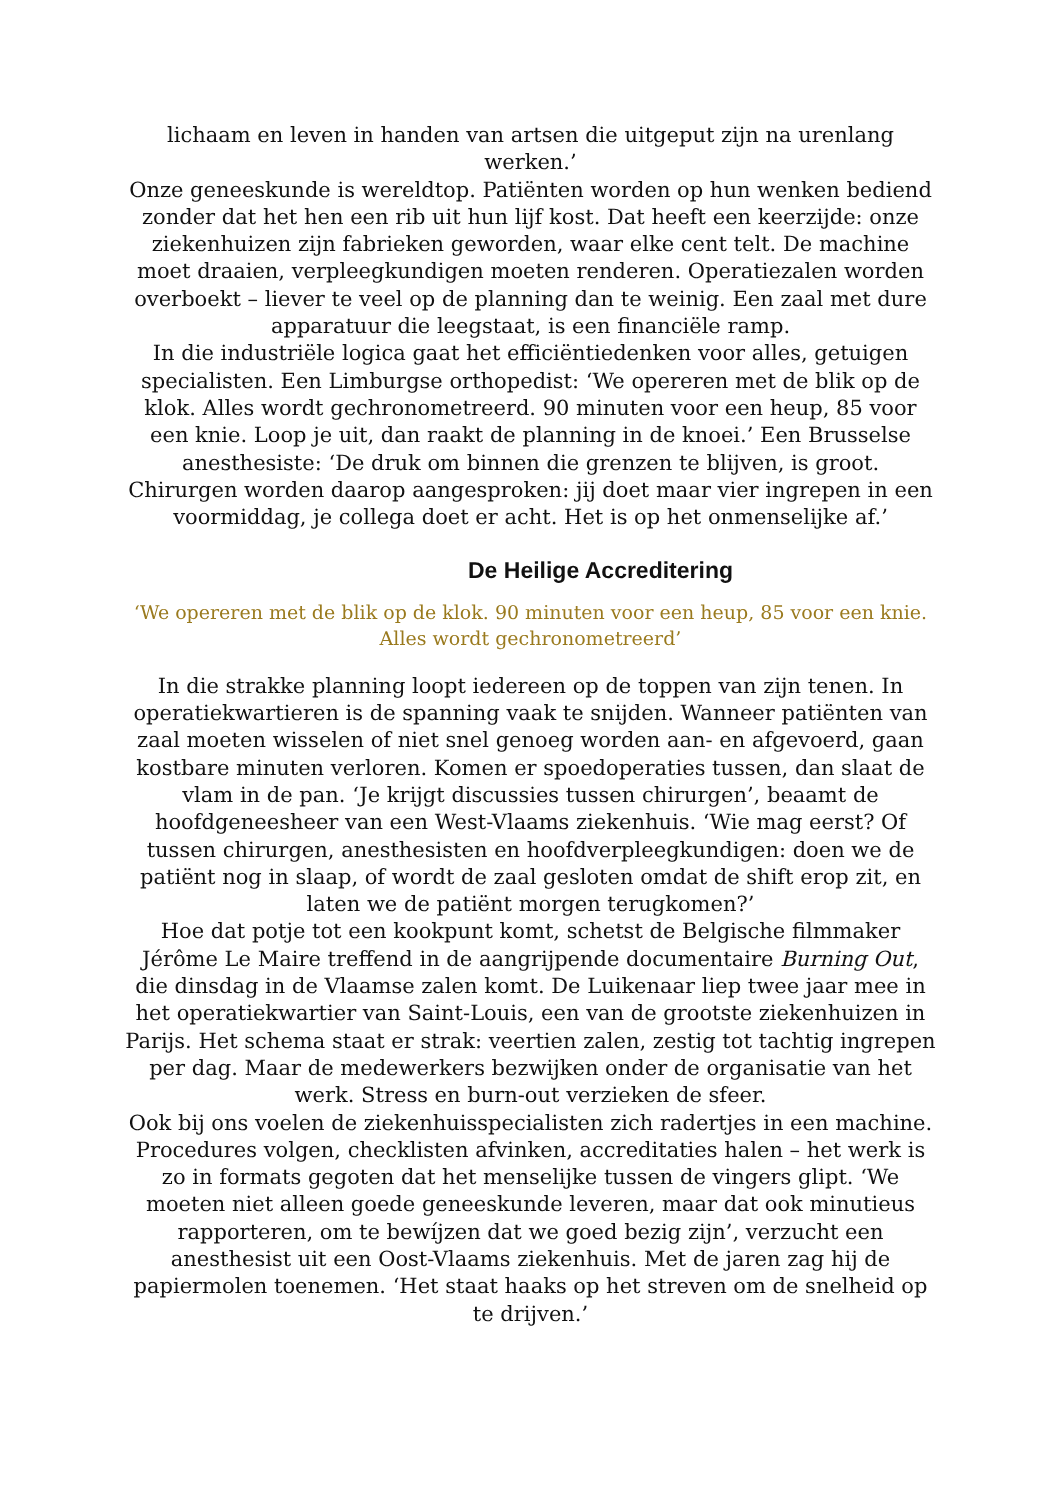lichaam en leven in handen van artsen die uitgeput zijn na urenlang werken.’
Onze geneeskunde is wereldtop. Patiënten worden op hun wenken bediend zonder dat het hen een rib uit hun lijf kost. Dat heeft een keerzijde: onze ziekenhuizen zijn fabrieken geworden, waar elke cent telt. De machine moet draaien, verpleegkundigen moeten renderen. Operatiezalen worden overboekt – liever te veel op de planning dan te weinig. Een zaal met dure apparatuur die leegstaat, is een financiële ramp.
In die industriële logica gaat het efficiëntiedenken voor alles, getuigen specialisten. Een Limburgse orthopedist: ‘We opereren met de blik op de klok. Alles wordt gechronometreerd. 90 minuten voor een heup, 85 voor een knie. Loop je uit, dan raakt de planning in de knoei.’ Een Brusselse anesthesiste: ‘De druk om binnen die grenzen te blijven, is groot. Chirurgen worden daarop aangesproken: jij doet maar vier ingrepen in een voormiddag, je collega doet er acht. Het is op het onmenselijke af.’
De Heilige Accreditering
‘We opereren met de blik op de klok. 90 minuten voor een heup, 85 voor een knie. Alles wordt gechronometreerd’
In die strakke planning loopt iedereen op de toppen van zijn tenen. In operatiekwartieren is de spanning vaak te snijden. Wanneer patiënten van zaal moeten wisselen of niet snel genoeg worden aan- en afgevoerd, gaan kostbare minuten verloren. Komen er spoedoperaties tussen, dan slaat de vlam in de pan. ‘Je krijgt discussies tussen chirurgen’, beaamt de hoofdgeneesheer van een West-Vlaams ziekenhuis. ‘Wie mag eerst? Of tussen chirurgen, anesthesisten en hoofdverpleegkundigen: doen we de patiënt nog in slaap, of wordt de zaal gesloten omdat de shift erop zit, en laten we de patiënt morgen terugkomen?’
Hoe dat potje tot een kookpunt komt, schetst de Belgische filmmaker Jérôme Le Maire treffend in de aangrijpende documentaire Burning Out, die dinsdag in de Vlaamse zalen komt. De Luikenaar liep twee jaar mee in het operatiekwartier van Saint-Louis, een van de grootste ziekenhuizen in Parijs. Het schema staat er strak: veertien zalen, zestig tot tachtig ingrepen per dag. Maar de medewerkers bezwijken onder de organisatie van het werk. Stress en burn-out verzieken de sfeer.
Ook bij ons voelen de ziekenhuisspecialisten zich radertjes in een machine. Procedures volgen, checklisten afvinken, accreditaties halen – het werk is zo in formats gegoten dat het menselijke tussen de vingers glipt. ‘We moeten niet alleen goede geneeskunde leveren, maar dat ook minutieus rapporteren, om te bewíjzen dat we goed bezig zijn’, verzucht een anesthesist uit een Oost-Vlaams ziekenhuis. Met de jaren zag hij de papiermolen toenemen. ‘Het staat haaks op het streven om de snelheid op te drijven.’